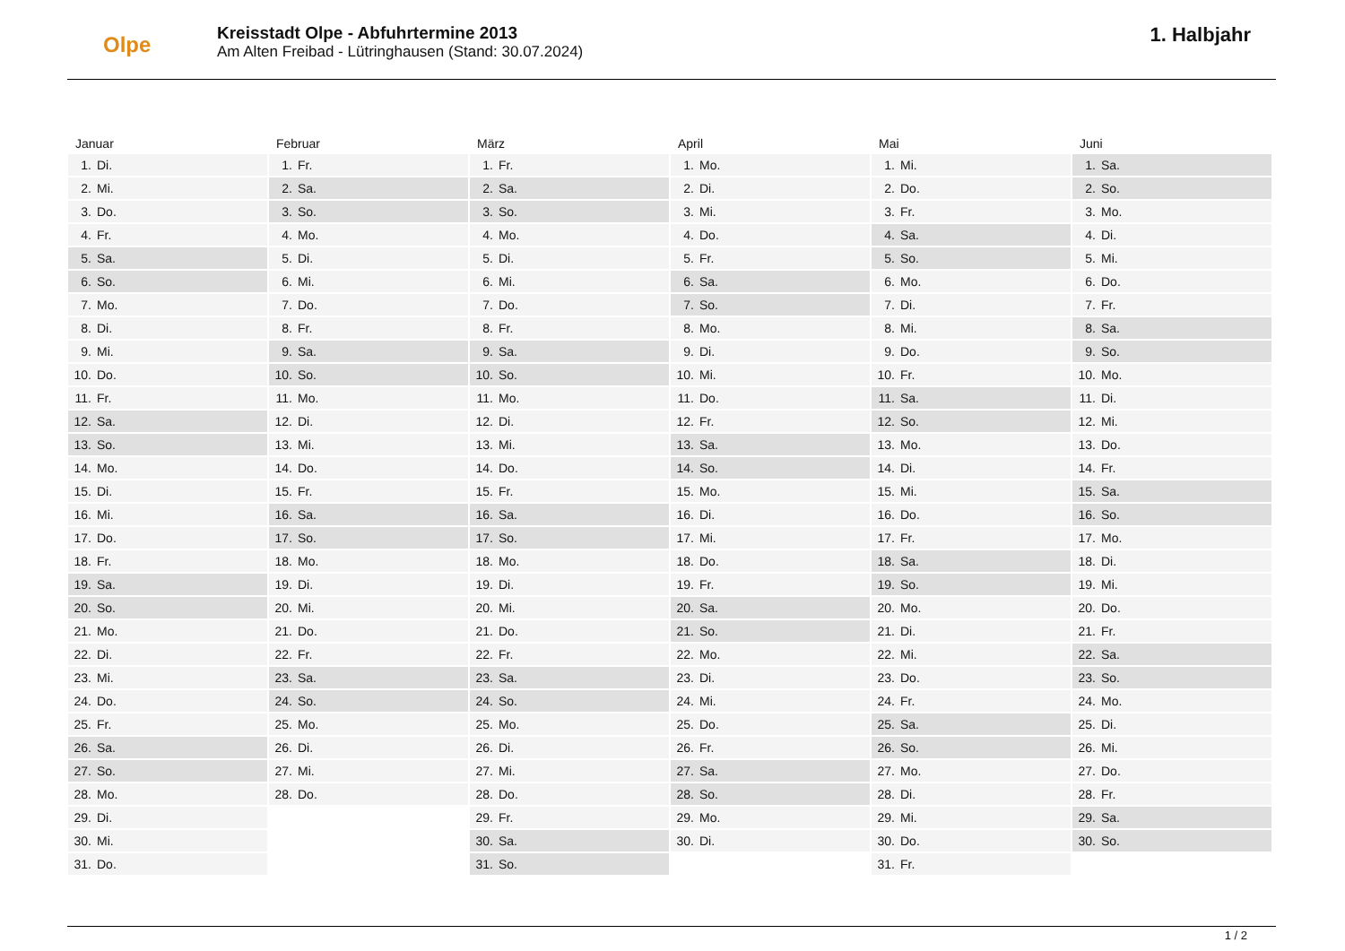Olpe
Kreisstadt Olpe - Abfuhrtermine 2013
Am Alten Freibad - Lütringhausen (Stand: 30.07.2024)
1. Halbjahr
Januar
| 1. | Di. |
| 2. | Mi. |
| 3. | Do. |
| 4. | Fr. |
| 5. | Sa. |
| 6. | So. |
| 7. | Mo. |
| 8. | Di. |
| 9. | Mi. |
| 10. | Do. |
| 11. | Fr. |
| 12. | Sa. |
| 13. | So. |
| 14. | Mo. |
| 15. | Di. |
| 16. | Mi. |
| 17. | Do. |
| 18. | Fr. |
| 19. | Sa. |
| 20. | So. |
| 21. | Mo. |
| 22. | Di. |
| 23. | Mi. |
| 24. | Do. |
| 25. | Fr. |
| 26. | Sa. |
| 27. | So. |
| 28. | Mo. |
| 29. | Di. |
| 30. | Mi. |
| 31. | Do. |
Februar
| 1. | Fr. |
| 2. | Sa. |
| 3. | So. |
| 4. | Mo. |
| 5. | Di. |
| 6. | Mi. |
| 7. | Do. |
| 8. | Fr. |
| 9. | Sa. |
| 10. | So. |
| 11. | Mo. |
| 12. | Di. |
| 13. | Mi. |
| 14. | Do. |
| 15. | Fr. |
| 16. | Sa. |
| 17. | So. |
| 18. | Mo. |
| 19. | Di. |
| 20. | Mi. |
| 21. | Do. |
| 22. | Fr. |
| 23. | Sa. |
| 24. | So. |
| 25. | Mo. |
| 26. | Di. |
| 27. | Mi. |
| 28. | Do. |
März
| 1. | Fr. |
| 2. | Sa. |
| 3. | So. |
| 4. | Mo. |
| 5. | Di. |
| 6. | Mi. |
| 7. | Do. |
| 8. | Fr. |
| 9. | Sa. |
| 10. | So. |
| 11. | Mo. |
| 12. | Di. |
| 13. | Mi. |
| 14. | Do. |
| 15. | Fr. |
| 16. | Sa. |
| 17. | So. |
| 18. | Mo. |
| 19. | Di. |
| 20. | Mi. |
| 21. | Do. |
| 22. | Fr. |
| 23. | Sa. |
| 24. | So. |
| 25. | Mo. |
| 26. | Di. |
| 27. | Mi. |
| 28. | Do. |
| 29. | Fr. |
| 30. | Sa. |
| 31. | So. |
April
| 1. | Mo. |
| 2. | Di. |
| 3. | Mi. |
| 4. | Do. |
| 5. | Fr. |
| 6. | Sa. |
| 7. | So. |
| 8. | Mo. |
| 9. | Di. |
| 10. | Mi. |
| 11. | Do. |
| 12. | Fr. |
| 13. | Sa. |
| 14. | So. |
| 15. | Mo. |
| 16. | Di. |
| 17. | Mi. |
| 18. | Do. |
| 19. | Fr. |
| 20. | Sa. |
| 21. | So. |
| 22. | Mo. |
| 23. | Di. |
| 24. | Mi. |
| 25. | Do. |
| 26. | Fr. |
| 27. | Sa. |
| 28. | So. |
| 29. | Mo. |
| 30. | Di. |
Mai
| 1. | Mi. |
| 2. | Do. |
| 3. | Fr. |
| 4. | Sa. |
| 5. | So. |
| 6. | Mo. |
| 7. | Di. |
| 8. | Mi. |
| 9. | Do. |
| 10. | Fr. |
| 11. | Sa. |
| 12. | So. |
| 13. | Mo. |
| 14. | Di. |
| 15. | Mi. |
| 16. | Do. |
| 17. | Fr. |
| 18. | Sa. |
| 19. | So. |
| 20. | Mo. |
| 21. | Di. |
| 22. | Mi. |
| 23. | Do. |
| 24. | Fr. |
| 25. | Sa. |
| 26. | So. |
| 27. | Mo. |
| 28. | Di. |
| 29. | Mi. |
| 30. | Do. |
| 31. | Fr. |
Juni
| 1. | Sa. |
| 2. | So. |
| 3. | Mo. |
| 4. | Di. |
| 5. | Mi. |
| 6. | Do. |
| 7. | Fr. |
| 8. | Sa. |
| 9. | So. |
| 10. | Mo. |
| 11. | Di. |
| 12. | Mi. |
| 13. | Do. |
| 14. | Fr. |
| 15. | Sa. |
| 16. | So. |
| 17. | Mo. |
| 18. | Di. |
| 19. | Mi. |
| 20. | Do. |
| 21. | Fr. |
| 22. | Sa. |
| 23. | So. |
| 24. | Mo. |
| 25. | Di. |
| 26. | Mi. |
| 27. | Do. |
| 28. | Fr. |
| 29. | Sa. |
| 30. | So. |
1 / 2